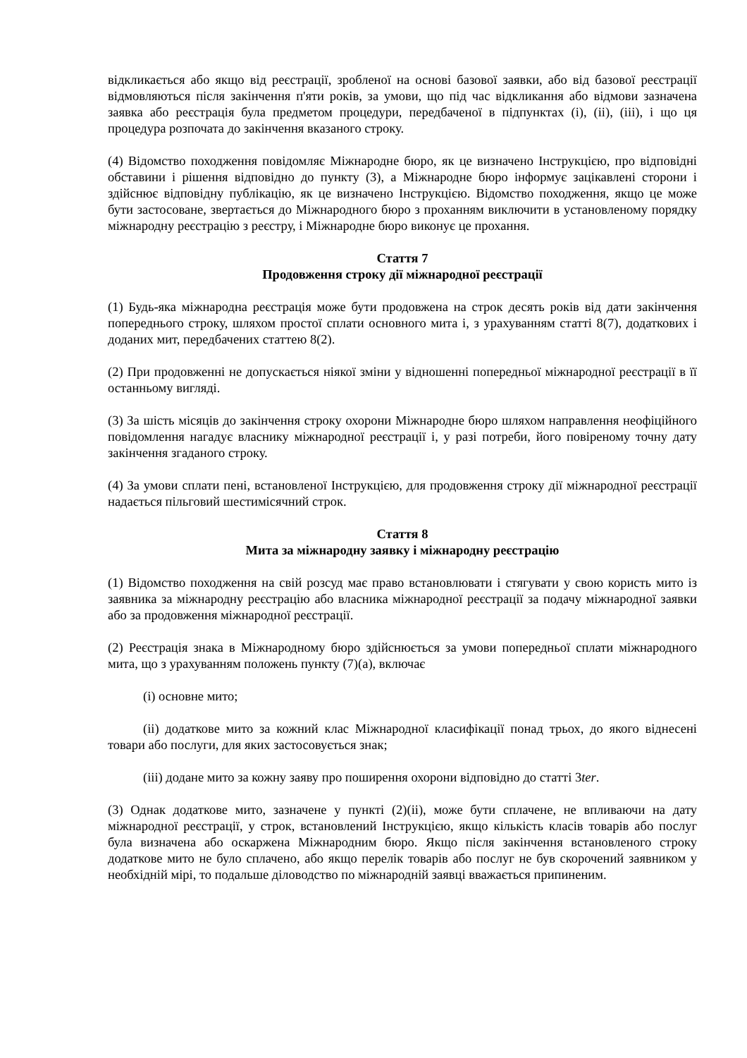відкликається або якщо від реєстрації, зробленої на основі базової заявки, або від базової реєстрації відмовляються після закінчення п'яти років, за умови, що під час відкликання або відмови зазначена заявка або реєстрація була предметом процедури, передбаченої в підпунктах (i), (ii), (iii), і що ця процедура розпочата до закінчення вказаного строку.
(4) Відомство походження повідомляє Міжнародне бюро, як це визначено Інструкцією, про відповідні обставини і рішення відповідно до пункту (3), а Міжнародне бюро інформує зацікавлені сторони і здійснює відповідну публікацію, як це визначено Інструкцією. Відомство походження, якщо це може бути застосоване, звертається до Міжнародного бюро з проханням виключити в установленому порядку міжнародну реєстрацію з реєстру, і Міжнародне бюро виконує це прохання.
Стаття 7
Продовження строку дії міжнародної реєстрації
(1) Будь-яка міжнародна реєстрація може бути продовжена на строк десять років від дати закінчення попереднього строку, шляхом простої сплати основного мита і, з урахуванням статті 8(7), додаткових і доданих мит, передбачених статтею 8(2).
(2) При продовженні не допускається ніякої зміни у відношенні попередньої міжнародної реєстрації в її останньому вигляді.
(3) За шість місяців до закінчення строку охорони Міжнародне бюро шляхом направлення неофіційного повідомлення нагадує власнику міжнародної реєстрації і, у разі потреби, його повіреному точну дату закінчення згаданого строку.
(4) За умови сплати пені, встановленої Інструкцією, для продовження строку дії міжнародної реєстрації надається пільговий шестимісячний строк.
Стаття 8
Мита за міжнародну заявку і міжнародну реєстрацію
(1) Відомство походження на свій розсуд має право встановлювати і стягувати у свою користь мито із заявника за міжнародну реєстрацію або власника міжнародної реєстрації за подачу міжнародної заявки або за продовження міжнародної реєстрації.
(2) Реєстрація знака в Міжнародному бюро здійснюється за умови попередньої сплати міжнародного мита, що з урахуванням положень пункту (7)(a), включає
(i) основне мито;
(ii) додаткове мито за кожний клас Міжнародної класифікації понад трьох, до якого віднесені товари або послуги, для яких застосовується знак;
(iii) додане мито за кожну заяву про поширення охорони відповідно до статті 3ter.
(3) Однак додаткове мито, зазначене у пункті (2)(ii), може бути сплачене, не впливаючи на дату міжнародної реєстрації, у строк, встановлений Інструкцією, якщо кількість класів товарів або послуг була визначена або оскаржена Міжнародним бюро. Якщо після закінчення встановленого строку додаткове мито не було сплачено, або якщо перелік товарів або послуг не був скорочений заявником у необхідній мірі, то подальше діловодство по міжнародній заявці вважається припиненим.